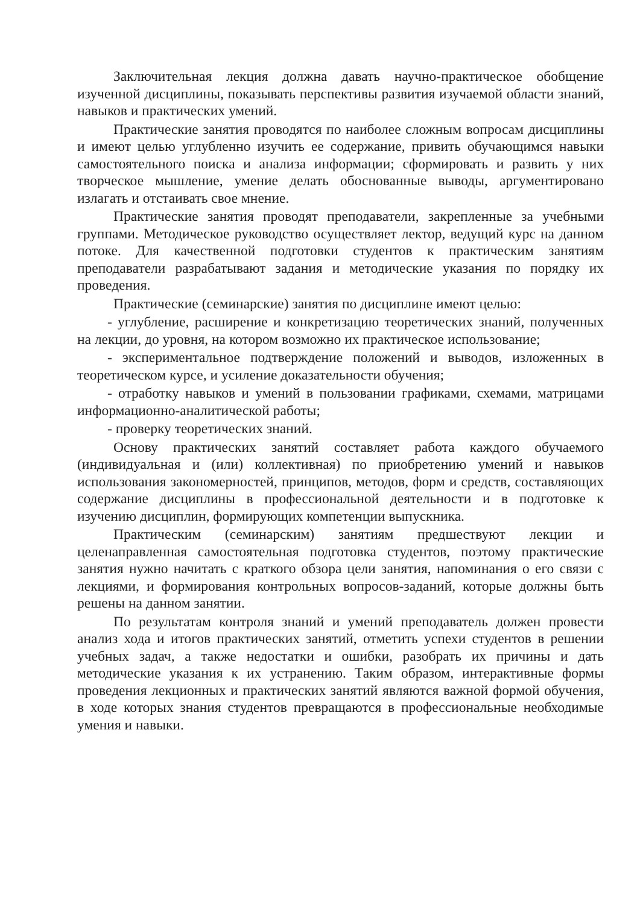Заключительная лекция должна давать научно-практическое обобщение изученной дисциплины, показывать перспективы развития изучаемой области знаний, навыков и практических умений.
Практические занятия проводятся по наиболее сложным вопросам дисциплины и имеют целью углубленно изучить ее содержание, привить обучающимся навыки самостоятельного поиска и анализа информации; сформировать и развить у них творческое мышление, умение делать обоснованные выводы, аргументировано излагать и отстаивать свое мнение.
Практические занятия проводят преподаватели, закрепленные за учебными группами. Методическое руководство осуществляет лектор, ведущий курс на данном потоке. Для качественной подготовки студентов к практическим занятиям преподаватели разрабатывают задания и методические указания по порядку их проведения.
Практические (семинарские) занятия по дисциплине имеют целью:
- углубление, расширение и конкретизацию теоретических знаний, полученных на лекции, до уровня, на котором возможно их практическое использование;
- экспериментальное подтверждение положений и выводов, изложенных в теоретическом курсе, и усиление доказательности обучения;
- отработку навыков и умений в пользовании графиками, схемами, матрицами информационно-аналитической работы;
- проверку теоретических знаний.
Основу практических занятий составляет работа каждого обучаемого (индивидуальная и (или) коллективная) по приобретению умений и навыков использования закономерностей, принципов, методов, форм и средств, составляющих содержание дисциплины в профессиональной деятельности и в подготовке к изучению дисциплин, формирующих компетенции выпускника.
Практическим (семинарским) занятиям предшествуют лекции и целенаправленная самостоятельная подготовка студентов, поэтому практические занятия нужно начитать с краткого обзора цели занятия, напоминания о его связи с лекциями, и формирования контрольных вопросов-заданий, которые должны быть решены на данном занятии.
По результатам контроля знаний и умений преподаватель должен провести анализ хода и итогов практических занятий, отметить успехи студентов в решении учебных задач, а также недостатки и ошибки, разобрать их причины и дать методические указания к их устранению. Таким образом, интерактивные формы проведения лекционных и практических занятий являются важной формой обучения, в ходе которых знания студентов превращаются в профессиональные необходимые умения и навыки.